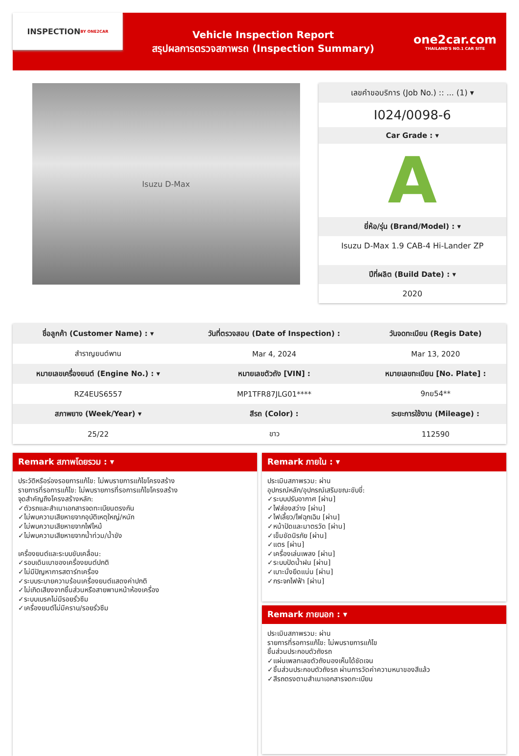INSPECTION
BY ONE2CAR
Vehicle Inspection Report
สรุปผลการตรวจสภาพรถ (Inspection Summary)
one2car.com
THAILAND'S NO.1 CAR SITE
Isuzu D-Max
เลขคำขอบริการ (Job No.) :: ... (1) ▾
I024/0098-6
Car Grade : ▾
A
ยี่ห้อ/รุ่น (Brand/Model) : ▾
Isuzu D-Max 1.9 CAB-4 Hi-Lander ZP
ปีที่ผลิต (Build Date) : ▾
2020
| ชื่อลูกค้า (Customer Name) : ▾ | วันที่ตรวจสอบ (Date of Inspection) : | วันจดทะเบียน (Regis Date) |
| --- | --- | --- |
| สำราญยนต์พาน | Mar 4, 2024 | Mar 13, 2020 |
| หมายเลขเครื่องยนต์ (Engine No.) : ▾ | หมายเลขตัวถัง [VIN] : | หมายเลขทะเบียน [No. Plate] : |
| RZ4EUS6557 | MP1TFR87JLG01**** | 9กย54** |
| สภาพยาง (Week/Year) ▾ | สีรถ (Color) : | ระยะการใช้งาน (Mileage) : |
| 25/22 | ขาว | 112590 |
Remark สภาพโดยรวม : ▾
ประวัติหรือร่องรอยการแก้ไข: ไม่พบรายการแก้ไขโครงสร้าง
รายการที่รอการแก้ไข: ไม่พบรายการที่รอการแก้ไขโครงสร้าง
จุดสำคัญถึงโครงสร้างหลัก:
✓ตัวรถและสำเนาเอกสารจดทะเบียนตรงกัน
✓ไม่พบความเสียหายจากอุบัติเหตุใหญ่/หนัก
✓ไม่พบความเสียหายจากไฟไหม้
✓ไม่พบความเสียหายจากน้ำท่วม/น้ำขัง
เครื่องยนต์และระบบขับเคลื่อน:
✓รอบเดินเบาของเครื่องยนต์ปกติ
✓ไม่มีปัญหาการสตาร์ทเครื่อง
✓ระบบระบายความร้อนเครื่องยนต์แสดงค่าปกติ
✓ไม่เกิดเสียงจากชิ้นส่วนหรือสายพานหน้าห้องเครื่อง
✓ระบบเบรคไม่มีรอยรั่วซึม
✓เครื่องยนต์ไม่มีคราบ/รอยรั่วซึม
Remark ภายใน : ▾
ประเมินสภาพรวม: ผ่าน
อุปกรณ์หลัก/อุปกรณ์เสริมขณะขับขี่:
✓ระบบปรับอากาศ [ผ่าน]
✓ไฟส่องสว่าง [ผ่าน]
✓ไฟเลี้ยว/ไฟฉุกเฉิน [ผ่าน]
✓หน้าปัดและมาตรวัด [ผ่าน]
✓เข็มขัดนิรภัย [ผ่าน]
✓แตร [ผ่าน]
✓เครื่องเล่นเพลง [ผ่าน]
✓ระบบปัดน้ำฝน [ผ่าน]
✓เบาะนั่งยึดแน่น [ผ่าน]
✓กระจกไฟฟ้า [ผ่าน]
Remark ภายนอก : ▾
ประเมินสภาพรวม: ผ่าน
รายการที่รอการแก้ไข: ไม่พบรายการแก้ไข
ชิ้นส่วนประกอบตัวถังรถ
✓แผ่นเพลทเลขตัวถังมองเห็นได้ชัดเจน
✓ชิ้นส่วนประกอบตัวถังรถ ผ่านการวัดค่าความหนาของสีแล้ว
✓สีรถตรงตามสำเนาเอกสารจดทะเบียน